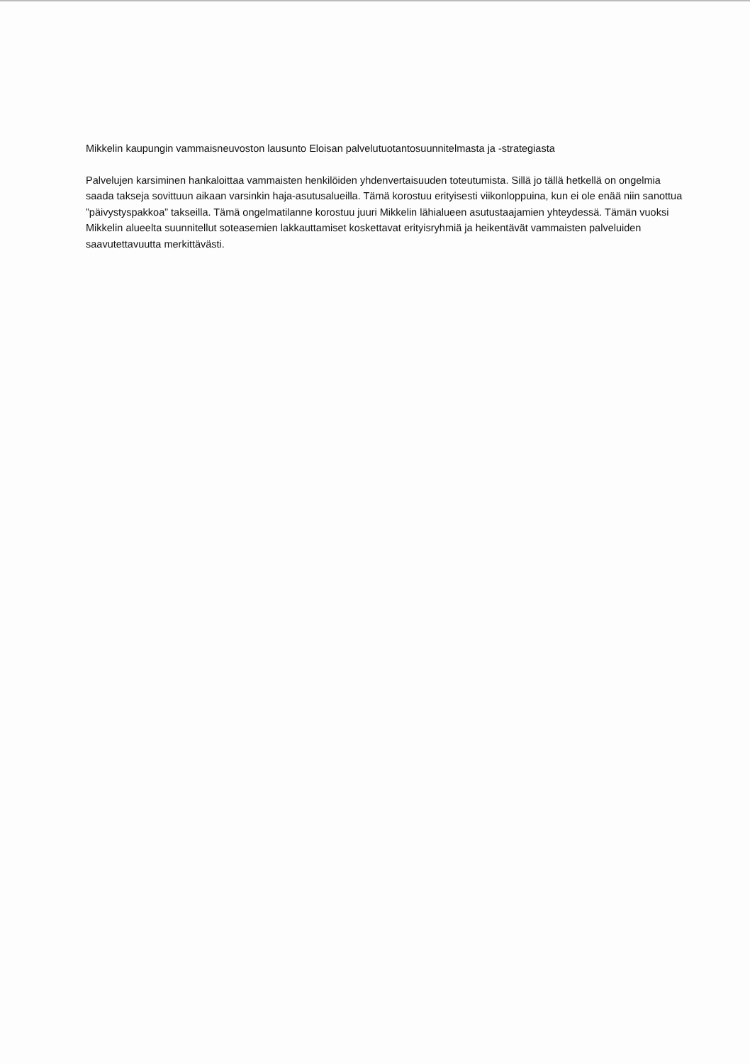Mikkelin kaupungin vammaisneuvoston lausunto Eloisan palvelutuotantosuunnitelmasta ja -strategiasta
Palvelujen karsiminen hankaloittaa vammaisten henkilöiden yhdenvertaisuuden toteutumista. Sillä jo tällä hetkellä on ongelmia saada takseja sovittuun aikaan varsinkin haja-asutusalueilla. Tämä korostuu erityisesti viikonloppuina, kun ei ole enää niin sanottua ”päivystyspakkoa” takseilla. Tämä ongelmatilanne korostuu juuri Mikkelin lähialueen asutustaajamien yhteydessä. Tämän vuoksi Mikkelin alueelta suunnitellut soteasemien lakkauttamiset koskettavat erityisryhmiä ja heikentävät vammaisten palveluiden saavutettavuutta merkittävästi.